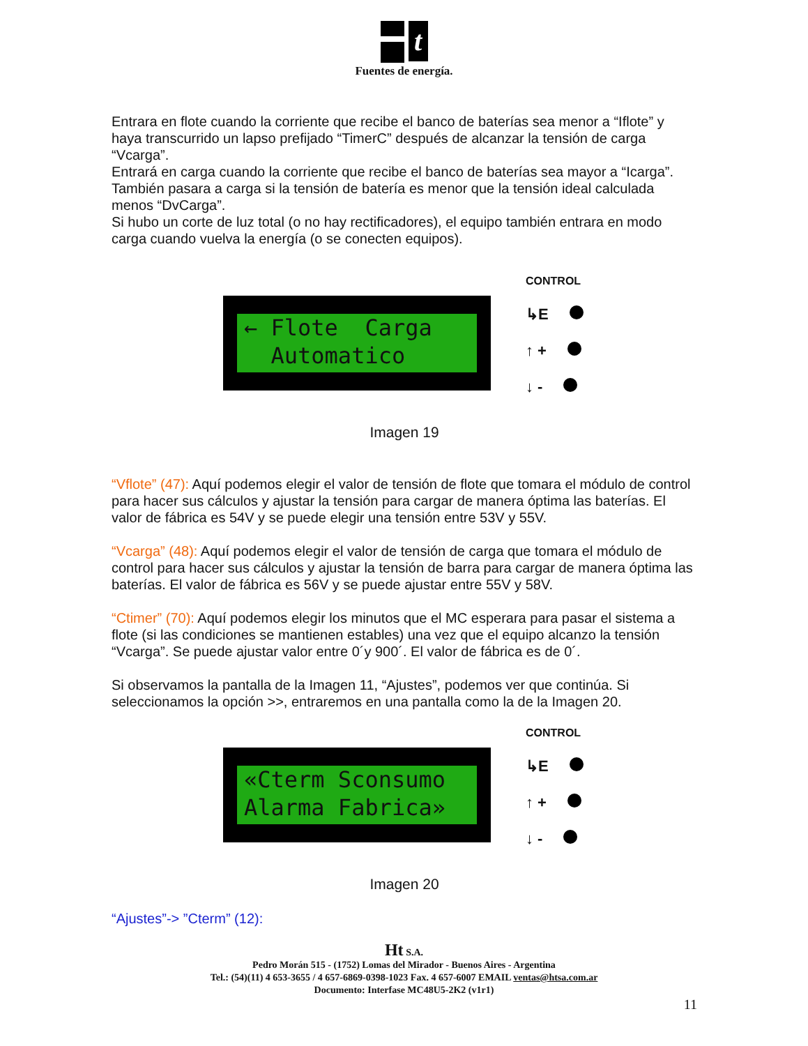t
Fuentes de energía.
Entrara en flote cuando la corriente que recibe el banco de baterías sea menor a “Iflote” y haya transcurrido un lapso prefijado “TimerC” después de alcanzar la tensión de carga “Vcarga”.
Entrará en carga cuando la corriente que recibe el banco de baterías sea mayor a “Icarga”. También pasara a carga si la tensión de batería es menor que la tensión ideal calculada menos “DvCarga”.
Si hubo un corte de luz total (o no hay rectificadores), el equipo también entrara en modo carga cuando vuelva la energía (o se conecten equipos).
← Flote Carga Automatico
CONTROL
↳E
↑ +
↓ -
Imagen 19
“Vflote” (47): Aquí podemos elegir el valor de tensión de flote que tomara el módulo de control para hacer sus cálculos y ajustar la tensión para cargar de manera óptima las baterías. El valor de fábrica es 54V y se puede elegir una tensión entre 53V y 55V.
“Vcarga” (48): Aquí podemos elegir el valor de tensión de carga que tomara el módulo de control para hacer sus cálculos y ajustar la tensión de barra para cargar de manera óptima las baterías. El valor de fábrica es 56V y se puede ajustar entre 55V y 58V.
“Ctimer” (70): Aquí podemos elegir los minutos que el MC esperara para pasar el sistema a flote (si las condiciones se mantienen estables) una vez que el equipo alcanzo la tensión “Vcarga”. Se puede ajustar valor entre 0´y 900´. El valor de fábrica es de 0´.
Si observamos la pantalla de la Imagen 11, “Ajustes”, podemos ver que continúa. Si seleccionamos la opción >>, entraremos en una pantalla como la de la Imagen 20.
«Cterm Sconsumo Alarma Fabrica»
CONTROL
↳E
↑ +
↓ -
Imagen 20
“Ajustes”-> ”Cterm” (12):
Ht S.A.
Pedro Morán 515 - (1752) Lomas del Mirador - Buenos Aires - Argentina
Tel.: (54)(11) 4 653-3655 / 4 657-6869-0398-1023 Fax. 4 657-6007 EMAIL ventas@htsa.com.ar
Documento: Interfase MC48U5-2K2 (v1r1)
11